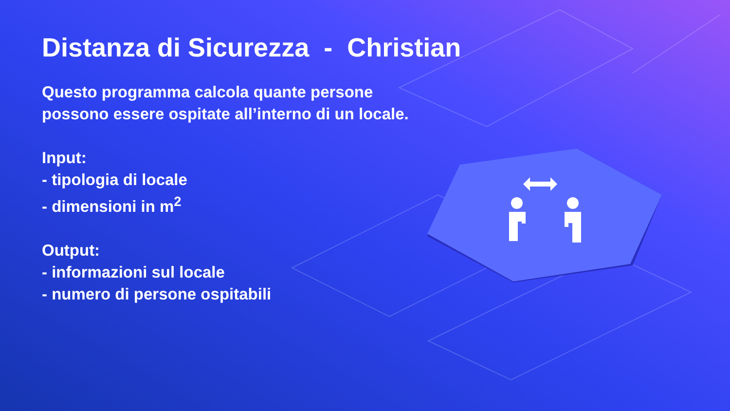Distanza di Sicurezza - Christian
Questo programma calcola quante persone possono essere ospitate all’interno di un locale.
Input:
- tipologia di locale
- dimensioni in m<sup>2</sup>
Output:
- informazioni sul locale
- numero di persone ospitabili